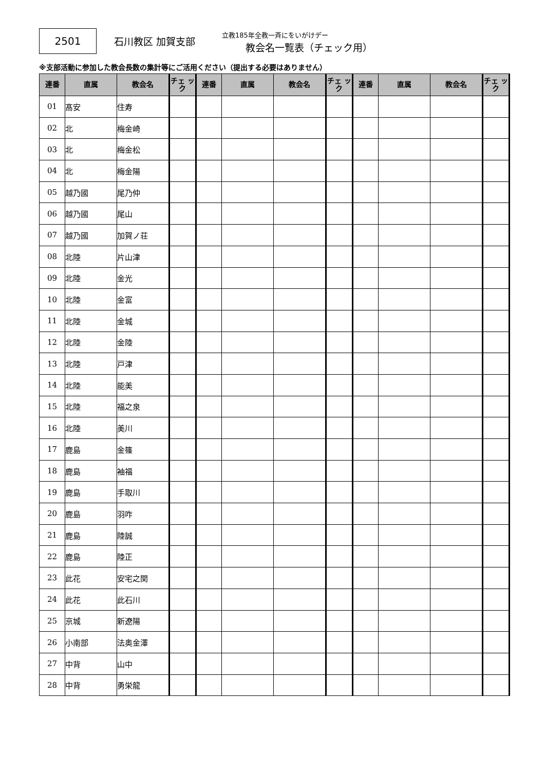2501 石川教区 加賀支部
立教185年全教一斉にをいがけデー
教会名一覧表（チェック用）
※支部活動に参加した教会長数の集計等にご活用ください（提出する必要はありません）
| 連番 | 直属 | 教会名 | チェ ック | 連番 | 直属 | 教会名 | チェ ック | 連番 | 直属 | 教会名 | チェ ック |
| --- | --- | --- | --- | --- | --- | --- | --- | --- | --- | --- | --- |
| 01 | 髙安 | 住寿 | | | | | | | | | |
| 02 | 北 | 梅金崎 | | | | | | | | | |
| 03 | 北 | 梅金松 | | | | | | | | | |
| 04 | 北 | 梅金陽 | | | | | | | | | |
| 05 | 越乃國 | 尾乃仲 | | | | | | | | | |
| 06 | 越乃國 | 尾山 | | | | | | | | | |
| 07 | 越乃國 | 加賀ノ荘 | | | | | | | | | |
| 08 | 北陸 | 片山津 | | | | | | | | | |
| 09 | 北陸 | 金光 | | | | | | | | | |
| 10 | 北陸 | 金富 | | | | | | | | | |
| 11 | 北陸 | 金城 | | | | | | | | | |
| 12 | 北陸 | 金陸 | | | | | | | | | |
| 13 | 北陸 | 戸津 | | | | | | | | | |
| 14 | 北陸 | 能美 | | | | | | | | | |
| 15 | 北陸 | 福之泉 | | | | | | | | | |
| 16 | 北陸 | 美川 | | | | | | | | | |
| 17 | 鹿島 | 金篠 | | | | | | | | | |
| 18 | 鹿島 | 袖福 | | | | | | | | | |
| 19 | 鹿島 | 手取川 | | | | | | | | | |
| 20 | 鹿島 | 羽咋 | | | | | | | | | |
| 21 | 鹿島 | 陸誠 | | | | | | | | | |
| 22 | 鹿島 | 陸正 | | | | | | | | | |
| 23 | 此花 | 安宅之関 | | | | | | | | | |
| 24 | 此花 | 此石川 | | | | | | | | | |
| 25 | 京城 | 新遼陽 | | | | | | | | | |
| 26 | 小南部 | 法奥金澤 | | | | | | | | | |
| 27 | 中背 | 山中 | | | | | | | | | |
| 28 | 中背 | 勇栄龍 | | | | | | | | | |